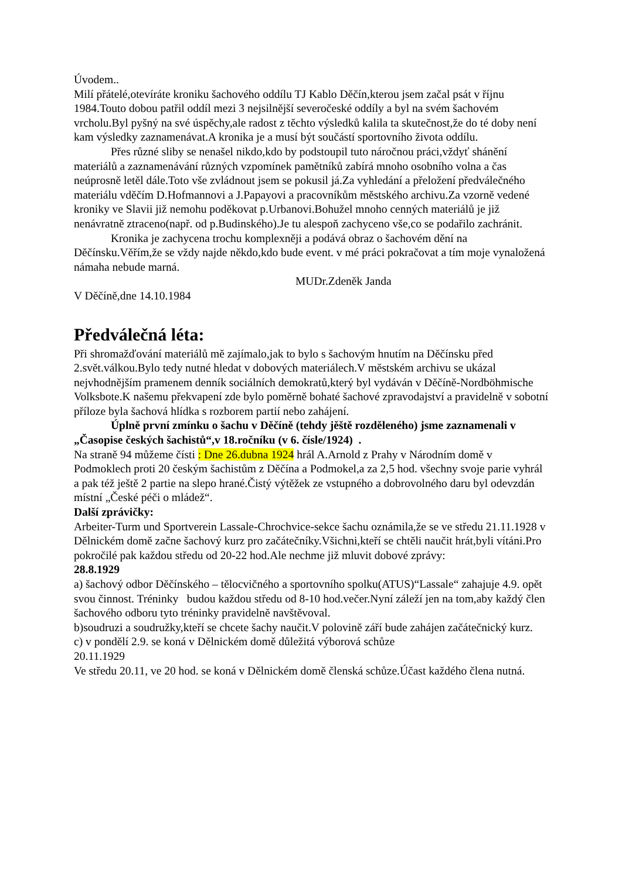Úvodem..
Milí přátelé,otevíráte kroniku šachového oddílu TJ Kablo Děčín,kterou jsem začal psát v říjnu 1984.Touto dobou patřil oddíl mezi 3 nejsilnější severočeské oddíly a byl na svém šachovém vrcholu.Byl pyšný na své úspěchy,ale radost z těchto výsledků kalila ta skutečnost,že do té doby není kam výsledky zaznamenávat.A kronika je a musí být součástí sportovního života oddílu.
Přes různé sliby se nenašel nikdo,kdo by podstoupil tuto náročnou práci,vždyť shánění materiálů a zaznamenávání různých vzpomínek pamětníků zabírá mnoho osobního volna a čas neúprosně letěl dále.Toto vše zvládnout jsem se pokusil já.Za vyhledání a přeložení předválečného materiálu vděčím D.Hofmannovi a J.Papayovi a pracovníkům městského archivu.Za vzorně vedené kroniky ve Slavii již nemohu poděkovat p.Urbanovi.Bohužel mnoho cenných materiálů je již nenávratně ztraceno(např. od p.Budinského).Je tu alespoň zachyceno vše,co se podařilo zachránit.
Kronika je zachycena trochu komplexněji a podává obraz o šachovém dění na Děčínsku.Věřím,že se vždy najde někdo,kdo bude event. v mé práci pokračovat a tím moje vynaložená námaha nebude marná.
MUDr.Zdeněk Janda
V Děčíně,dne 14.10.1984
Předválečná léta:
Při shromažďování materiálů mě zajímalo,jak to bylo s šachovým hnutím na Děčínsku před 2.svět.válkou.Bylo tedy nutné hledat v dobových materiálech.V městském archivu se ukázal nejvhodnějším pramenem denník sociálních demokratů,který byl vydáván v Děčíně-Nordböhmische Volksbote.K našemu překvapení zde bylo poměrně bohaté šachové zpravodajství a pravidelně v sobotní příloze byla šachová hlídka s rozborem partií nebo zahájení.
Úplně první zmínku o šachu v Děčíně (tehdy jěště rozděleného) jsme zaznamenali v „Časopise českých šachistů“,v 18.ročníku (v 6. čísle/1924) .
Na straně 94 můžeme čísti : Dne 26.dubna 1924 hrál A.Arnold z Prahy v Národním domě v Podmoklech proti 20 českým šachistům z Děčína a Podmokel,a za 2,5 hod. všechny svoje parie vyhrál a pak též ještě 2 partie na slepo hrané.Čistý výtěžek ze vstupného a dobrovolného daru byl odevzdán místní „České péči o mládež“.
Další zprávičky:
Arbeiter-Turm und Sportverein Lassale-Chrochvice-sekce šachu oznámila,že se ve středu 21.11.1928 v Dělnickém domě začne šachový kurz pro začátečníky.Všichni,kteří se chtěli naučit hrát,byli vítáni.Pro pokročilé pak každou středu od 20-22 hod.Ale nechme již mluvit dobové zprávy:
28.8.1929
a) šachový odbor Děčínského – tělocvičného a sportovního spolku(ATUS)“Lassale“ zahajuje 4.9. opět svou činnost. Tréninky budou každou středu od 8-10 hod.večer.Nyní záleží jen na tom,aby každý člen šachového odboru tyto tréninky pravidelně navštěvoval.
b)soudruzi a soudružky,kteří se chcete šachy naučit.V polovině září bude zahájen začátečnický kurz.
c) v pondělí 2.9. se koná v Dělnickém domě důležitá výborová schůze
20.11.1929
Ve středu 20.11, ve 20 hod. se koná v Dělnickém domě členská schůze.Účast každého člena nutná.